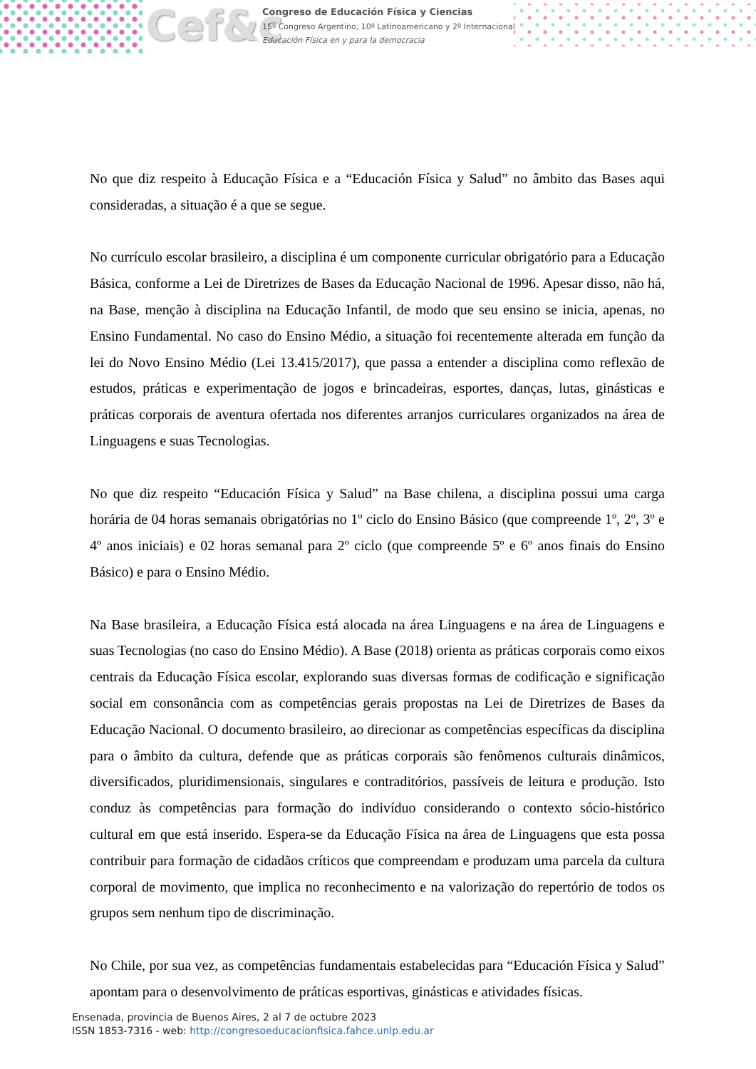Cef&c
Congreso de Educación Física y Ciencias
15º Congreso Argentino, 10º Latinoamericano y 2º Internacional
Educación Física en y para la democracia
No que diz respeito à Educação Física e a “Educación Física y Salud” no âmbito das Bases aqui consideradas, a situação é a que se segue.
No currículo escolar brasileiro, a disciplina é um componente curricular obrigatório para a Educação Básica, conforme a Lei de Diretrizes de Bases da Educação Nacional de 1996. Apesar disso, não há, na Base, menção à disciplina na Educação Infantil, de modo que seu ensino se inicia, apenas, no Ensino Fundamental. No caso do Ensino Médio, a situação foi recentemente alterada em função da lei do Novo Ensino Médio (Lei 13.415/2017), que passa a entender a disciplina como reflexão de estudos, práticas e experimentação de jogos e brincadeiras, esportes, danças, lutas, ginásticas e práticas corporais de aventura ofertada nos diferentes arranjos curriculares organizados na área de Linguagens e suas Tecnologias.
No que diz respeito “Educación Física y Salud” na Base chilena, a disciplina possui uma carga horária de 04 horas semanais obrigatórias no 1º ciclo do Ensino Básico (que compreende 1º, 2º, 3º e 4º anos iniciais) e 02 horas semanal para 2º ciclo (que compreende 5º e 6º anos finais do Ensino Básico) e para o Ensino Médio.
Na Base brasileira, a Educação Física está alocada na área Linguagens e na área de Linguagens e suas Tecnologias (no caso do Ensino Médio). A Base (2018) orienta as práticas corporais como eixos centrais da Educação Física escolar, explorando suas diversas formas de codificação e significação social em consonância com as competências gerais propostas na Lei de Diretrizes de Bases da Educação Nacional. O documento brasileiro, ao direcionar as competências específicas da disciplina para o âmbito da cultura, defende que as práticas corporais são fenômenos culturais dinâmicos, diversificados, pluridimensionais, singulares e contraditórios, passíveis de leitura e produção. Isto conduz às competências para formação do indivíduo considerando o contexto sócio-histórico cultural em que está inserido. Espera-se da Educação Física na área de Linguagens que esta possa contribuir para formação de cidadãos críticos que compreendam e produzam uma parcela da cultura corporal de movimento, que implica no reconhecimento e na valorização do repertório de todos os grupos sem nenhum tipo de discriminação.
No Chile, por sua vez, as competências fundamentais estabelecidas para “Educación Física y Salud” apontam para o desenvolvimento de práticas esportivas, ginásticas e atividades físicas.
Ensenada, provincia de Buenos Aires, 2 al 7 de octubre 2023
ISSN 1853-7316 - web: http://congresoeducacionfisica.fahce.unlp.edu.ar